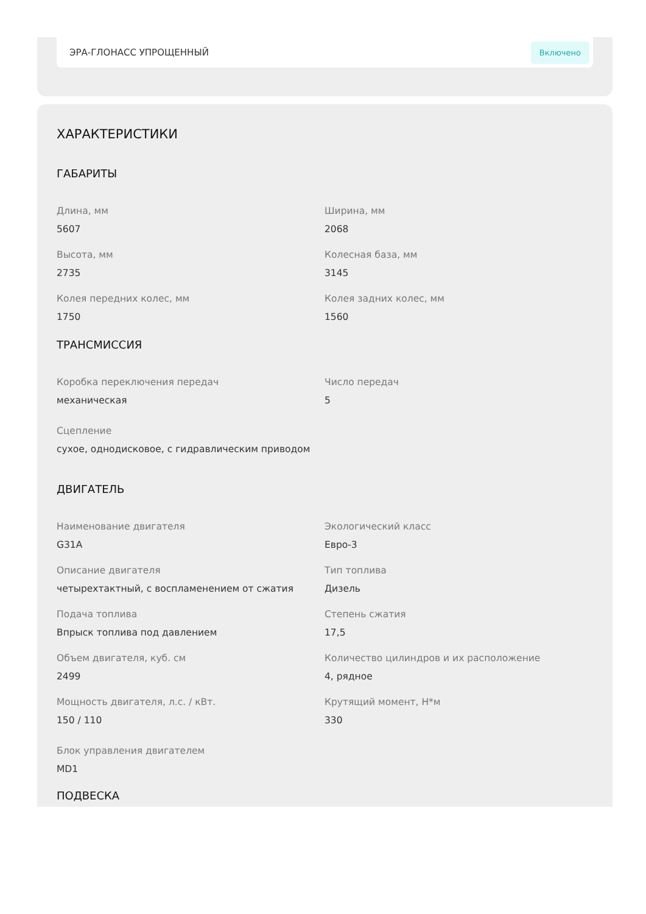ЭРА-ГЛОНАСС УПРОЩЕННЫЙ Включено
ХАРАКТЕРИСТИКИ
ГАБАРИТЫ
Длина, мм
5607
Ширина, мм
2068
Высота, мм
2735
Колесная база, мм
3145
Колея передних колес, мм
1750
Колея задних колес, мм
1560
ТРАНСМИССИЯ
Коробка переключения передач
механическая
Число передач
5
Сцепление
сухое, однодисковое, с гидравлическим приводом
ДВИГАТЕЛЬ
Наименование двигателя
G31A
Экологический класс
Евро-3
Описание двигателя
четырехтактный, с воспламенением от сжатия
Тип топлива
Дизель
Подача топлива
Впрыск топлива под давлением
Степень сжатия
17,5
Объем двигателя, куб. см
2499
Количество цилиндров и их расположение
4, рядное
Мощность двигателя, л.с. / кВт.
150 / 110
Крутящий момент, Н*м
330
Блок управления двигателем
MD1
ПОДВЕСКА